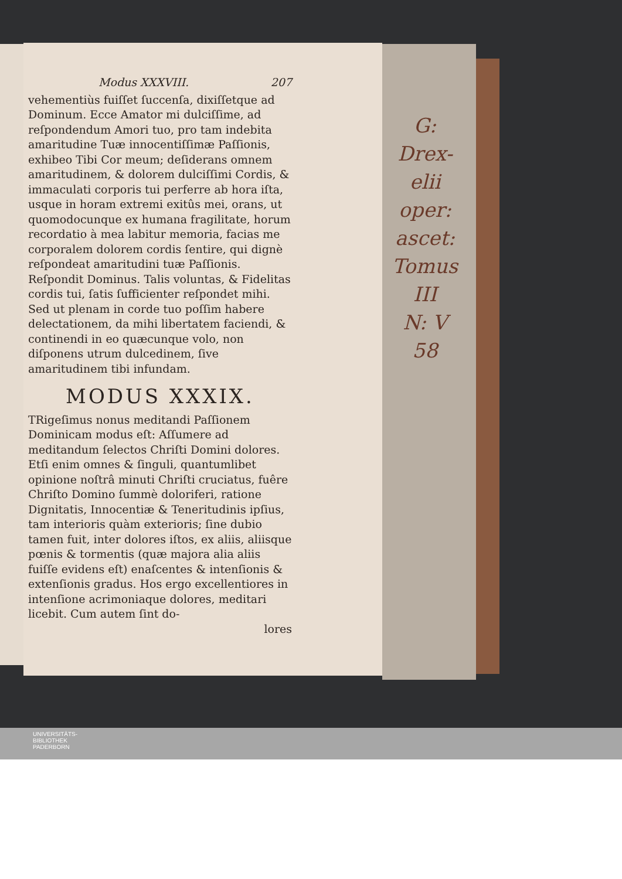G: Drex-
elii
oper: ascet:
Tomus III
N: V
58
Modus XXXVIII. 207
vehementiùs fuiſſet ſuccenſa, dixiſſetque ad Dominum. Ecce Amator mi dulciſſime, ad reſpondendum Amori tuo, pro tam indebita amaritudine Tuæ innocentiſſimæ Paſſionis, exhibeo Tibi Cor meum; deſiderans omnem amaritudinem, & dolorem dulciſſimi Cordis, & immaculati corporis tui perferre ab hora iſta, usque in horam extremi exitûs mei, orans, ut quomodocunque ex humana fragilitate, horum recordatio à mea labitur memoria, facias me corporalem dolorem cordis ſentire, qui dignè reſpondeat amaritudini tuæ Paſſionis. Reſpondit Dominus. Talis voluntas, & Fidelitas cordis tui, ſatis ſufficienter reſpondet mihi. Sed ut plenam in corde tuo poſſim habere delectationem, da mihi libertatem faciendi, & continendi in eo quæcunque volo, non diſponens utrum dulcedinem, ſive amaritudinem tibi infundam.
MODUS XXXIX.
TRigeſimus nonus meditandi Paſſionem Dominicam modus eſt: Aſſumere ad meditandum ſelectos Chriſti Domini dolores. Etſi enim omnes & ſinguli, quantumlibet opinione noſtrâ minuti Chriſti cruciatus, fuêre Chriſto Domino ſummè doloriferi, ratione Dignitatis, Innocentiæ & Teneritudinis ipſius, tam interioris quàm exterioris; ſine dubio tamen fuit, inter dolores iſtos, ex aliis, aliisque pœnis & tormentis (quæ majora alia aliis fuiſſe evidens eſt) enaſcentes & intenſionis & extenſionis gradus. Hos ergo excellentiores in intenſione acrimoniaque dolores, meditari licebit. Cum autem ſint do-
lores
UNIVERSITÄTS-
BIBLIOTHEK
PADERBORN